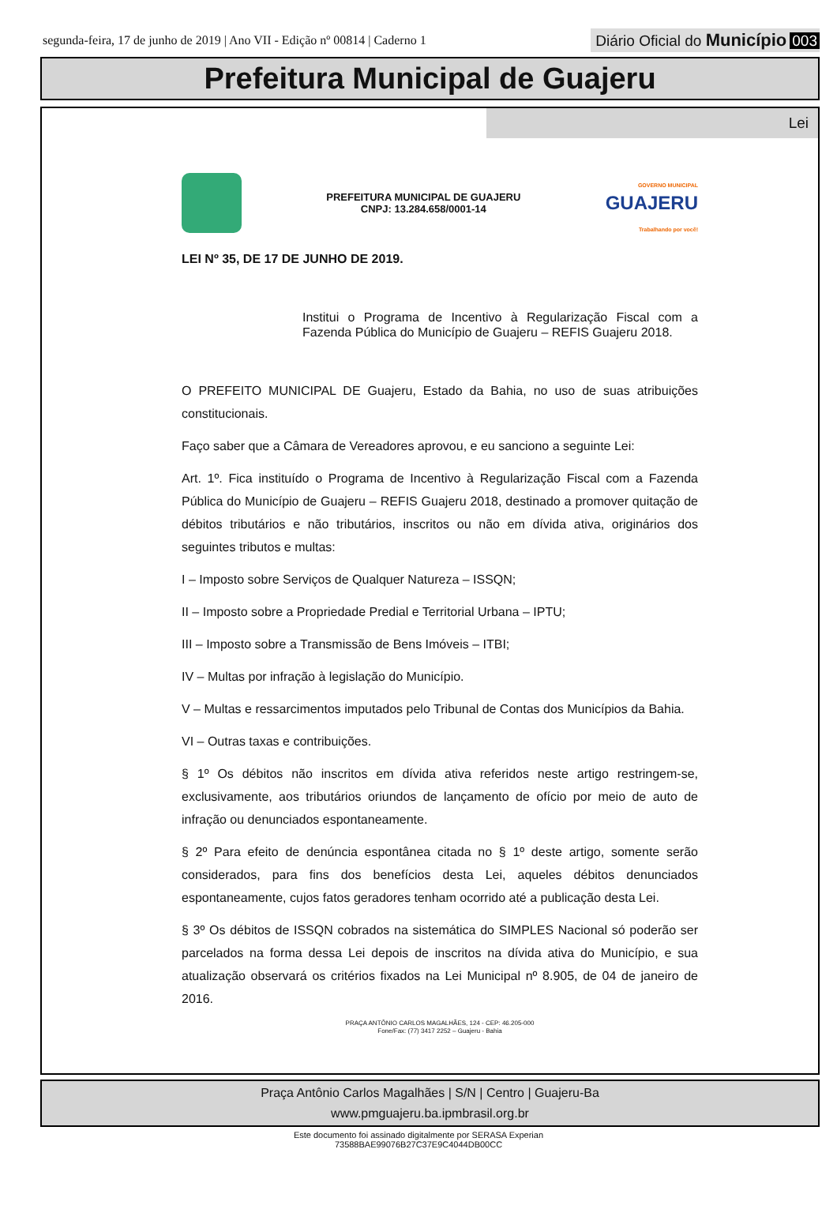segunda-feira, 17 de junho de 2019 | Ano VII - Edição nº 00814 | Caderno 1
Diário Oficial do Município 003
Prefeitura Municipal de Guajeru
Lei
PREFEITURA MUNICIPAL DE GUAJERU
CNPJ: 13.284.658/0001-14
GOVERNO MUNICIPAL
GUAJERU
Trabalhando por você!
LEI Nº 35, DE 17 DE JUNHO DE 2019.
Institui o Programa de Incentivo à Regularização Fiscal com a Fazenda Pública do Município de Guajeru – REFIS Guajeru 2018.
O PREFEITO MUNICIPAL DE Guajeru, Estado da Bahia, no uso de suas atribuições constitucionais.
Faço saber que a Câmara de Vereadores aprovou, e eu sanciono a seguinte Lei:
Art. 1º. Fica instituído o Programa de Incentivo à Regularização Fiscal com a Fazenda Pública do Município de Guajeru – REFIS Guajeru 2018, destinado a promover quitação de débitos tributários e não tributários, inscritos ou não em dívida ativa, originários dos seguintes tributos e multas:
I – Imposto sobre Serviços de Qualquer Natureza – ISSQN;
II – Imposto sobre a Propriedade Predial e Territorial Urbana – IPTU;
III – Imposto sobre a Transmissão de Bens Imóveis – ITBI;
IV – Multas por infração à legislação do Município.
V – Multas e ressarcimentos imputados pelo Tribunal de Contas dos Municípios da Bahia.
VI – Outras taxas e contribuições.
§ 1º Os débitos não inscritos em dívida ativa referidos neste artigo restringem-se, exclusivamente, aos tributários oriundos de lançamento de ofício por meio de auto de infração ou denunciados espontaneamente.
§ 2º Para efeito de denúncia espontânea citada no § 1º deste artigo, somente serão considerados, para fins dos benefícios desta Lei, aqueles débitos denunciados espontaneamente, cujos fatos geradores tenham ocorrido até a publicação desta Lei.
§ 3º Os débitos de ISSQN cobrados na sistemática do SIMPLES Nacional só poderão ser parcelados na forma dessa Lei depois de inscritos na dívida ativa do Município, e sua atualização observará os critérios fixados na Lei Municipal nº 8.905, de 04 de janeiro de 2016.
PRAÇA ANTÔNIO CARLOS MAGALHÃES, 124 - CEP: 46.205-000
Fone/Fax: (77) 3417 2252 – Guajeru - Bahia
Praça Antônio Carlos Magalhães | S/N | Centro | Guajeru-Ba
www.pmguajeru.ba.ipmbrasil.org.br
Este documento foi assinado digitalmente por SERASA Experian
73588BAE99076B27C37E9C4044DB00CC